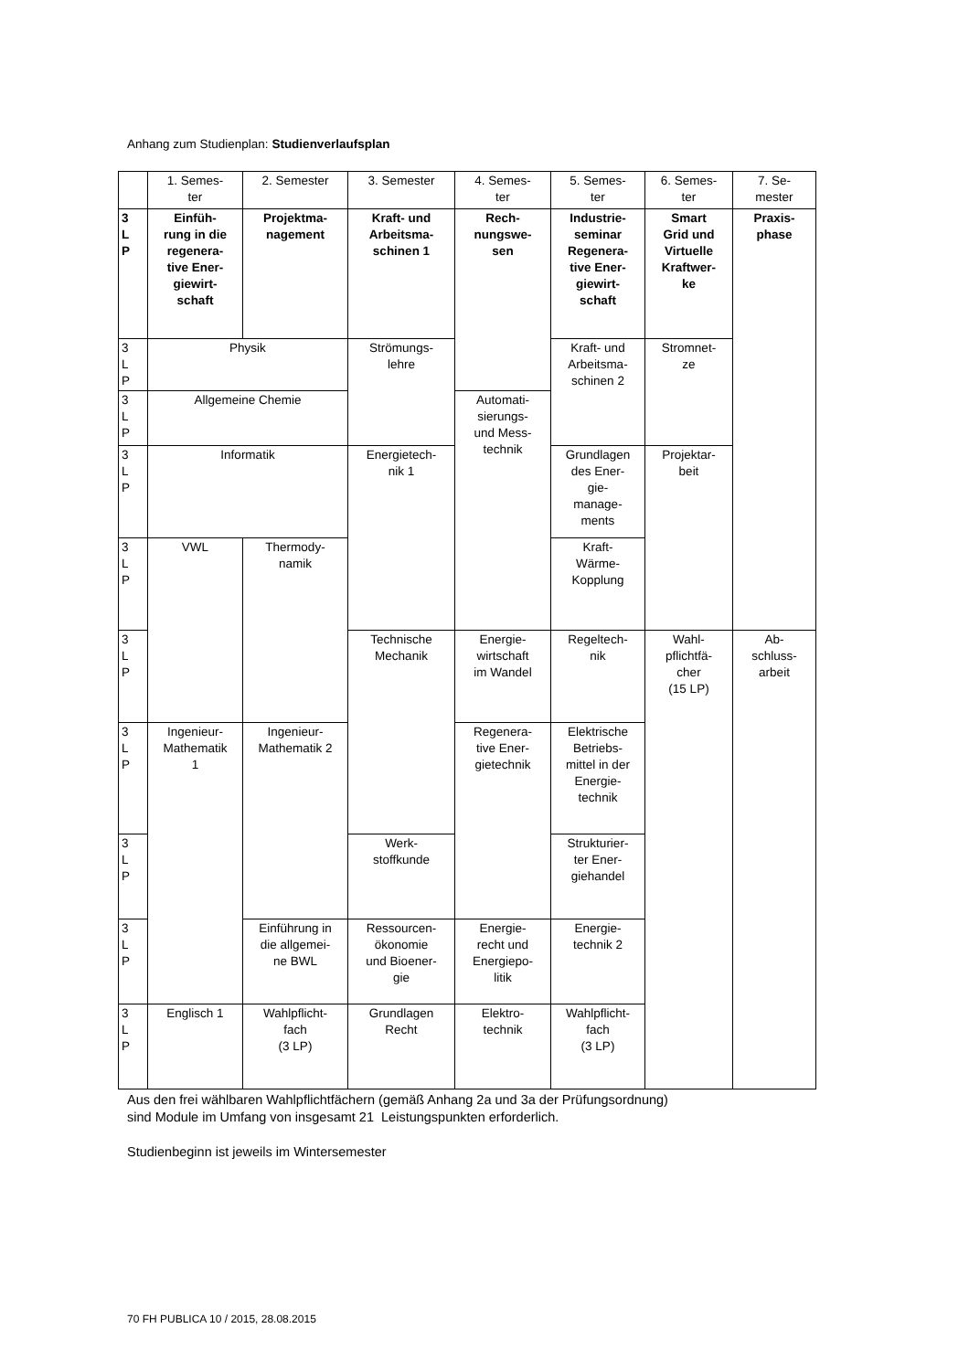Anhang zum Studienplan: Studienverlaufsplan
| | 1. Semes- ter | 2. Semester | 3. Semester | 4. Semes- ter | 5. Semes- ter | 6. Semes- ter | 7. Se- mester |
| 3 L P | Einfüh- rung in die regenera- tive Ener- giewirt- schaft | Projektma- nagement | Kraft- und Arbeitsma- schinen 1 | Rech- nungswe- sen | Industrie- seminar Regenera- tive Ener- giewirt- schaft | Smart Grid und Virtuelle Kraftwer- ke | Praxis- phase |
| 3 L P | Physik | | Strömungs- lehre | | Kraft- und Arbeitsma- schinen 2 | Stromnet- ze | |
| 3 L P | Allgemeine Chemie | | | Automati- sierungs- und Mess- technik | | | |
| 3 L P | Informatik | | Energietech- nik 1 | | Grundlagen des Ener- gie- manage- ments | Projektar- beit | |
| 3 L P | VWL | Thermody- namik | | | Kraft- Wärme- Kopplung | | |
| 3 L P | | | Technische Mechanik | Energie- wirtschaft im Wandel | Regeltech- nik | Wahl- pflichtfä- cher (15 LP) | Ab- schluss- arbeit |
| 3 L P | Ingenieur- Mathematik 1 | Ingenieur- Mathematik 2 | | Regenera- tive Ener- gietechnik | Elektrische Betriebs- mittel in der Energie- technik | | |
| 3 L P | | | Werk- stoffkunde | | Strukturier- ter Ener- giehandel | | |
| 3 L P | | Einführung in die allgemei- ne BWL | Ressourcen- ökonomie und Bioener- gie | Energie- recht und Energiepo- litik | Energie- technik 2 | | |
| 3 L P | Englisch 1 | Wahlpflicht- fach (3 LP) | Grundlagen Recht | Elektro- technik | Wahlpflicht- fach (3 LP) | | |
Aus den frei wählbaren Wahlpflichtfächern (gemäß Anhang 2a und 3a der Prüfungsordnung)
sind Module im Umfang von insgesamt 21 Leistungspunkten erforderlich.
Studienbeginn ist jeweils im Wintersemester
70 FH PUBLICA 10 / 2015, 28.08.2015